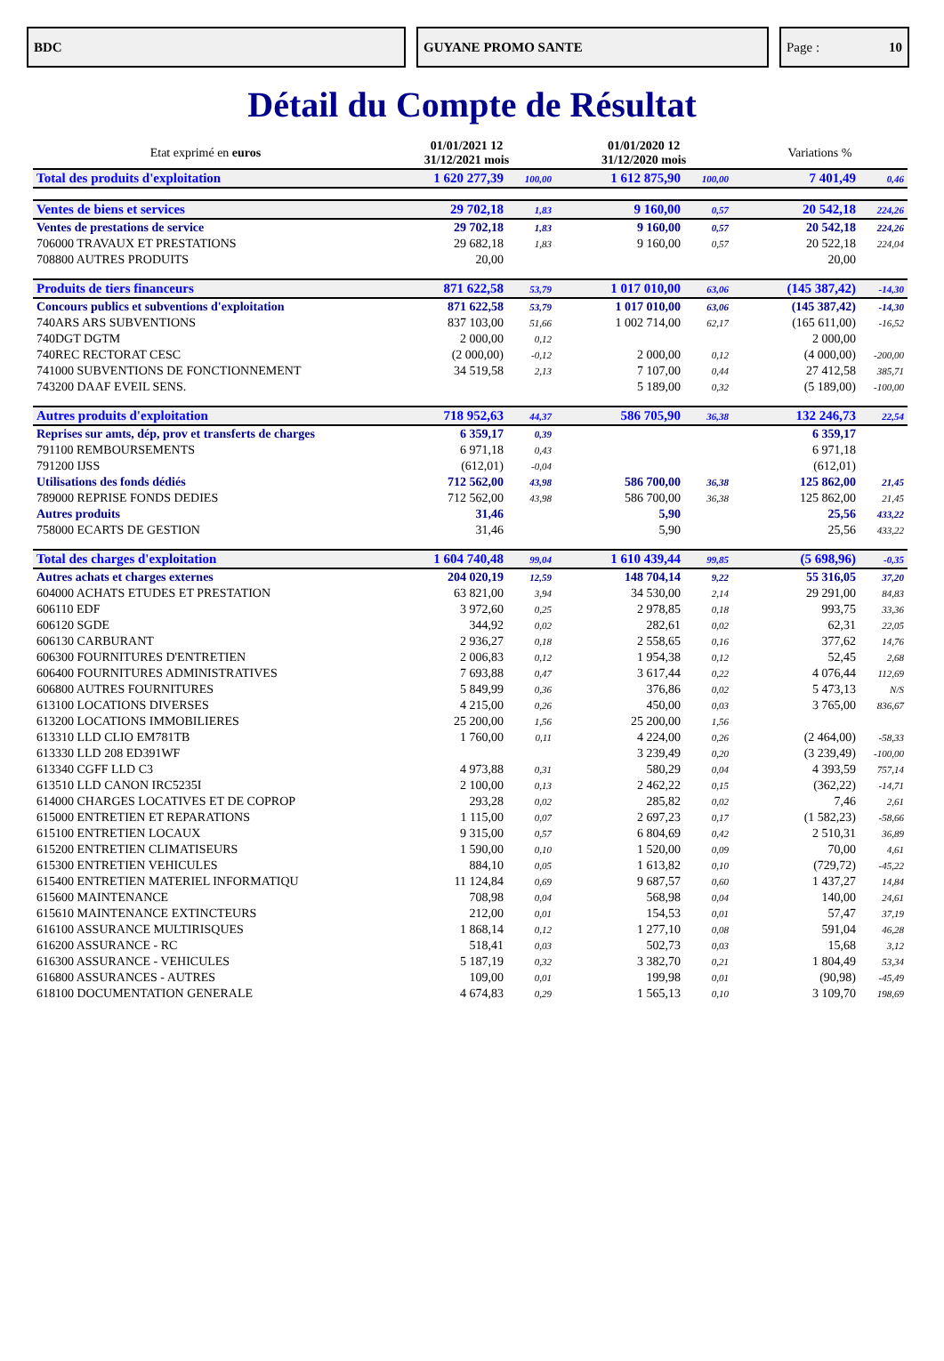BDC GUYANE PROMO SANTE Page : 10
Détail du Compte de Résultat
| Etat exprimé en euros | 01/01/2021 12 31/12/2021 mois | | 01/01/2020 12 31/12/2020 mois | | Variations % | |
| --- | --- | --- | --- | --- | --- | --- |
| Total des produits d'exploitation | 1 620 277,39 | 100,00 | 1 612 875,90 | 100,00 | 7 401,49 | 0,46 |
| Ventes de biens et services | 29 702,18 | 1,83 | 9 160,00 | 0,57 | 20 542,18 | 224,26 |
| Ventes de prestations de service | 29 702,18 | 1,83 | 9 160,00 | 0,57 | 20 542,18 | 224,26 |
| 706000 TRAVAUX ET PRESTATIONS | 29 682,18 | 1,83 | 9 160,00 | 0,57 | 20 522,18 | 224,04 |
| 708800 AUTRES PRODUITS | 20,00 | | | | 20,00 | |
| Produits de tiers financeurs | 871 622,58 | 53,79 | 1 017 010,00 | 63,06 | (145 387,42) | -14,30 |
| Concours publics et subventions d'exploitation | 871 622,58 | 53,79 | 1 017 010,00 | 63,06 | (145 387,42) | -14,30 |
| 740ARS ARS SUBVENTIONS | 837 103,00 | 51,66 | 1 002 714,00 | 62,17 | (165 611,00) | -16,52 |
| 740DGT DGTM | 2 000,00 | 0,12 | | | 2 000,00 | |
| 740REC RECTORAT CESC | (2 000,00) | -0,12 | 2 000,00 | 0,12 | (4 000,00) | -200,00 |
| 741000 SUBVENTIONS DE FONCTIONNEMENT | 34 519,58 | 2,13 | 7 107,00 | 0,44 | 27 412,58 | 385,71 |
| 743200 DAAF EVEIL SENS. | | | 5 189,00 | 0,32 | (5 189,00) | -100,00 |
| Autres produits d'exploitation | 718 952,63 | 44,37 | 586 705,90 | 36,38 | 132 246,73 | 22,54 |
| Reprises sur amts, dép, prov et transferts de charges | 6 359,17 | 0,39 | | | 6 359,17 | |
| 791100 REMBOURSEMENTS | 6 971,18 | 0,43 | | | 6 971,18 | |
| 791200 IJSS | (612,01) | -0,04 | | | (612,01) | |
| Utilisations des fonds dédiés | 712 562,00 | 43,98 | 586 700,00 | 36,38 | 125 862,00 | 21,45 |
| 789000 REPRISE FONDS DEDIES | 712 562,00 | 43,98 | 586 700,00 | 36,38 | 125 862,00 | 21,45 |
| Autres produits | 31,46 | | 5,90 | | 25,56 | 433,22 |
| 758000 ECARTS DE GESTION | 31,46 | | 5,90 | | 25,56 | 433,22 |
| Total des charges d'exploitation | 1 604 740,48 | 99,04 | 1 610 439,44 | 99,85 | (5 698,96) | -0,35 |
| Autres achats et charges externes | 204 020,19 | 12,59 | 148 704,14 | 9,22 | 55 316,05 | 37,20 |
| 604000 ACHATS ETUDES ET PRESTATION | 63 821,00 | 3,94 | 34 530,00 | 2,14 | 29 291,00 | 84,83 |
| 606110 EDF | 3 972,60 | 0,25 | 2 978,85 | 0,18 | 993,75 | 33,36 |
| 606120 SGDE | 344,92 | 0,02 | 282,61 | 0,02 | 62,31 | 22,05 |
| 606130 CARBURANT | 2 936,27 | 0,18 | 2 558,65 | 0,16 | 377,62 | 14,76 |
| 606300 FOURNITURES D'ENTRETIEN | 2 006,83 | 0,12 | 1 954,38 | 0,12 | 52,45 | 2,68 |
| 606400 FOURNITURES ADMINISTRATIVES | 7 693,88 | 0,47 | 3 617,44 | 0,22 | 4 076,44 | 112,69 |
| 606800 AUTRES FOURNITURES | 5 849,99 | 0,36 | 376,86 | 0,02 | 5 473,13 | N/S |
| 613100 LOCATIONS DIVERSES | 4 215,00 | 0,26 | 450,00 | 0,03 | 3 765,00 | 836,67 |
| 613200 LOCATIONS IMMOBILIERES | 25 200,00 | 1,56 | 25 200,00 | 1,56 | | |
| 613310 LLD CLIO EM781TB | 1 760,00 | 0,11 | 4 224,00 | 0,26 | (2 464,00) | -58,33 |
| 613330 LLD 208 ED391WF | | | 3 239,49 | 0,20 | (3 239,49) | -100,00 |
| 613340 CGFF LLD C3 | 4 973,88 | 0,31 | 580,29 | 0,04 | 4 393,59 | 757,14 |
| 613510 LLD CANON IRC5235I | 2 100,00 | 0,13 | 2 462,22 | 0,15 | (362,22) | -14,71 |
| 614000 CHARGES LOCATIVES ET DE COPROP | 293,28 | 0,02 | 285,82 | 0,02 | 7,46 | 2,61 |
| 615000 ENTRETIEN ET REPARATIONS | 1 115,00 | 0,07 | 2 697,23 | 0,17 | (1 582,23) | -58,66 |
| 615100 ENTRETIEN LOCAUX | 9 315,00 | 0,57 | 6 804,69 | 0,42 | 2 510,31 | 36,89 |
| 615200 ENTRETIEN CLIMATISEURS | 1 590,00 | 0,10 | 1 520,00 | 0,09 | 70,00 | 4,61 |
| 615300 ENTRETIEN VEHICULES | 884,10 | 0,05 | 1 613,82 | 0,10 | (729,72) | -45,22 |
| 615400 ENTRETIEN MATERIEL INFORMATIQU | 11 124,84 | 0,69 | 9 687,57 | 0,60 | 1 437,27 | 14,84 |
| 615600 MAINTENANCE | 708,98 | 0,04 | 568,98 | 0,04 | 140,00 | 24,61 |
| 615610 MAINTENANCE EXTINCTEURS | 212,00 | 0,01 | 154,53 | 0,01 | 57,47 | 37,19 |
| 616100 ASSURANCE MULTIRISQUES | 1 868,14 | 0,12 | 1 277,10 | 0,08 | 591,04 | 46,28 |
| 616200 ASSURANCE - RC | 518,41 | 0,03 | 502,73 | 0,03 | 15,68 | 3,12 |
| 616300 ASSURANCE - VEHICULES | 5 187,19 | 0,32 | 3 382,70 | 0,21 | 1 804,49 | 53,34 |
| 616800 ASSURANCES - AUTRES | 109,00 | 0,01 | 199,98 | 0,01 | (90,98) | -45,49 |
| 618100 DOCUMENTATION GENERALE | 4 674,83 | 0,29 | 1 565,13 | 0,10 | 3 109,70 | 198,69 |